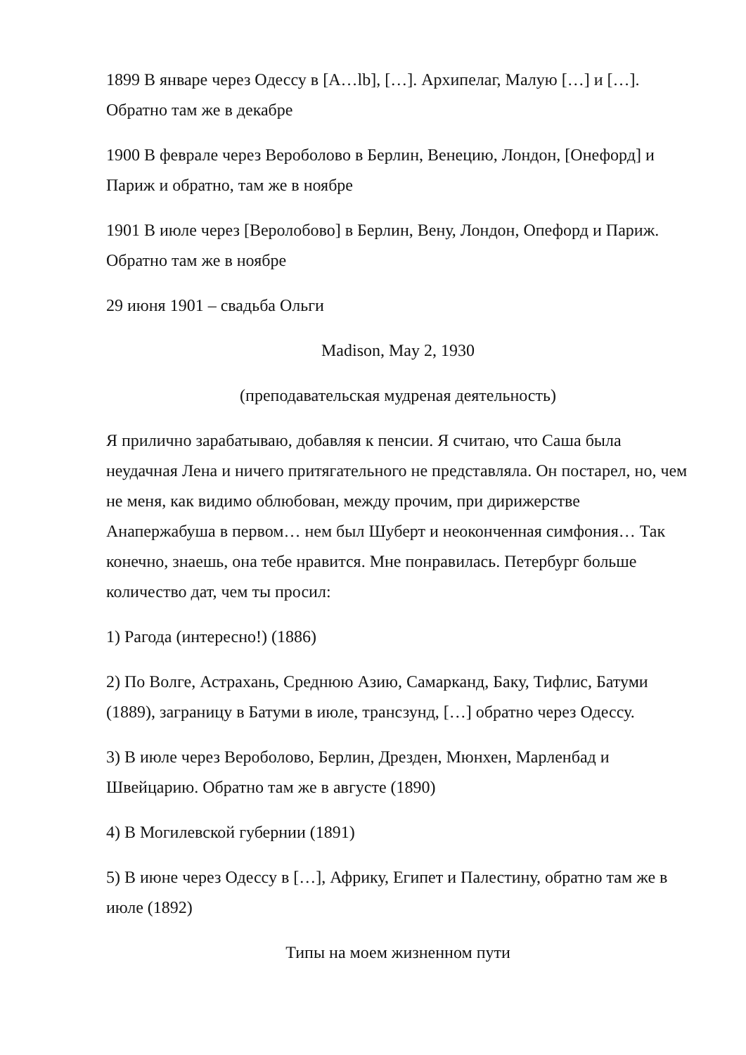1899 В январе через Одессу в [A…lb], […]. Архипелаг, Малую […] и […]. Обратно там же в декабре
1900 В феврале через Вероболово в Берлин, Венецию, Лондон, [Онефорд] и Париж и обратно, там же в ноябре
1901 В июле через [Веролобово] в Берлин, Вену, Лондон, Опефорд и Париж. Обратно там же в ноябре
29 июня 1901 – свадьба Ольги
Madison, May 2, 1930
(преподавательская мудреная деятельность)
Я прилично зарабатываю, добавляя к пенсии. Я считаю, что Саша была неудачная Лена и ничего притягательного не представляла. Он постарел, но, чем не меня, как видимо облюбован, между прочим, при дирижерстве Анапержабуша в первом… нем был Шуберт и неоконченная симфония… Так конечно, знаешь, она тебе нравится. Мне понравилась. Петербург больше количество дат, чем ты просил:
1) Рагода (интересно!) (1886)
2) По Волге, Астрахань, Среднюю Азию, Самарканд, Баку, Тифлис, Батуми (1889), заграницу в Батуми в июле, трансзунд, […] обратно через Одессу.
3) В июле через Вероболово, Берлин, Дрезден, Мюнхен, Марленбад и Швейцарию. Обратно там же в августе (1890)
4) В Могилевской губернии (1891)
5) В июне через Одессу в […], Африку, Египет и Палестину, обратно там же в июле (1892)
Типы на моем жизненном пути